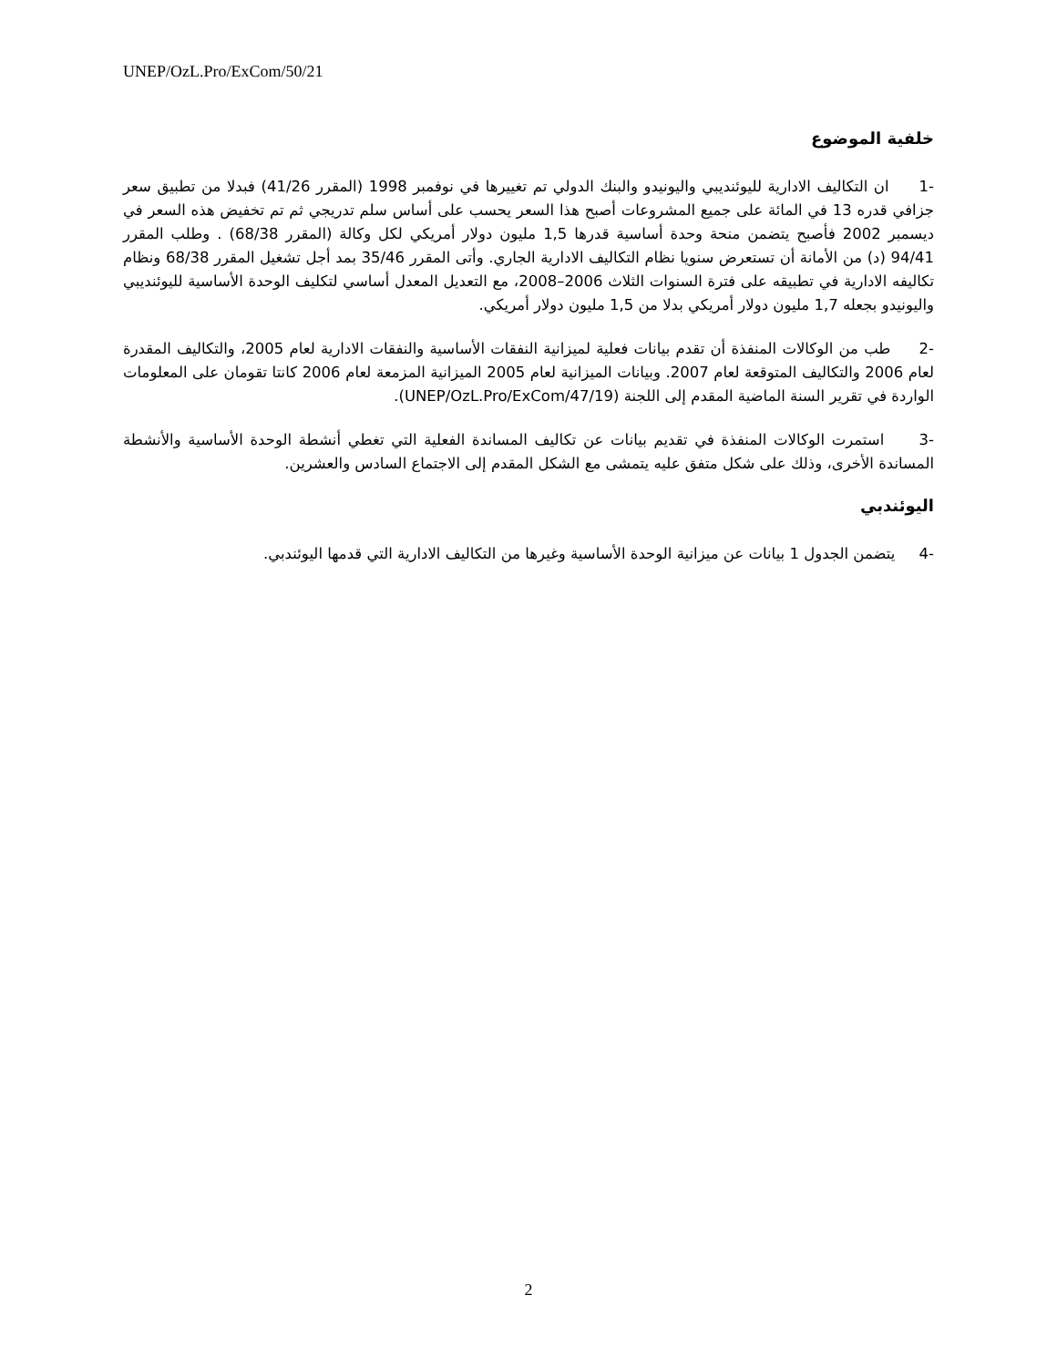UNEP/OzL.Pro/ExCom/50/21
خلفية الموضوع
-1 ان التكاليف الادارية لليوئنديبي واليونيدو والبنك الدولي تم تغييرها في نوفمبر 1998 (المقرر 41/26) فبدلا من تطبيق سعر جزافي قدره 13 في المائة على جميع المشروعات أصبح هذا السعر يحسب على أساس سلم تدريجي ثم تم تخفيض هذه السعر في ديسمبر 2002 فأصبح يتضمن منحة وحدة أساسية قدرها 1,5 مليون دولار أمريكي لكل وكالة (المقرر 68/38) . وطلب المقرر 94/41 (د) من الأمانة أن تستعرض سنويا نظام التكاليف الادارية الجاري. وأتى المقرر 35/46 بمد أجل تشغيل المقرر 68/38 ونظام تكاليفه الادارية في تطبيقه على فترة السنوات الثلاث 2006–2008، مع التعديل المعدل أساسي لتكليف الوحدة الأساسية لليوئنديبي واليونيدو بجعله 1,7 مليون دولار أمريكي بدلا من 1,5 مليون دولار أمريكي.
-2 طب من الوكالات المنفذة أن تقدم بيانات فعلية لميزانية النفقات الأساسية والنفقات الادارية لعام 2005، والتكاليف المقدرة لعام 2006 والتكاليف المتوقعة لعام 2007. وبيانات الميزانية لعام 2005 الميزانية المزمعة لعام 2006 كانتا تقومان على المعلومات الواردة في تقرير السنة الماضية المقدم إلى اللجنة (UNEP/OzL.Pro/ExCom/47/19).
-3 استمرت الوكالات المنفذة في تقديم بيانات عن تكاليف المساندة الفعلية التي تغطي أنشطة الوحدة الأساسية والأنشطة المساندة الأخرى، وذلك على شكل متفق عليه يتمشى مع الشكل المقدم إلى الاجتماع السادس والعشرين.
اليوئندبي
-4 يتضمن الجدول 1 بيانات عن ميزانية الوحدة الأساسية وغيرها من التكاليف الادارية التي قدمها اليوئندبي.
2